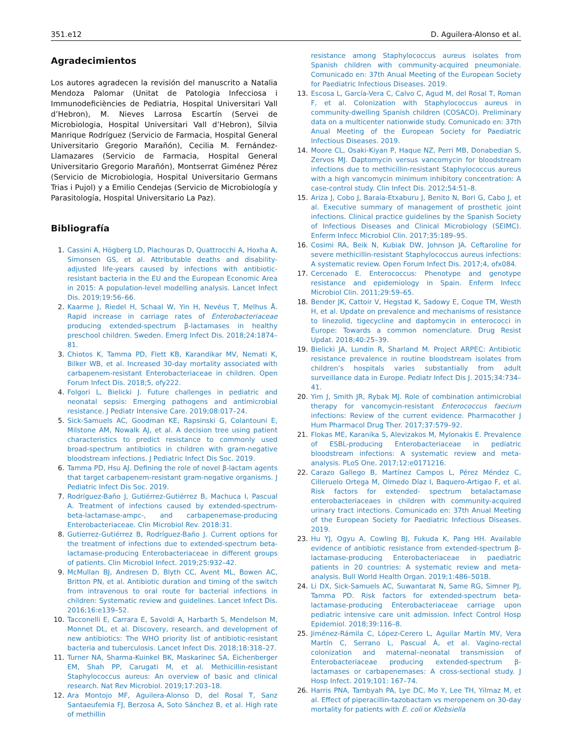351.e12 D. Aguilera-Alonso et al.
Agradecimientos
Los autores agradecen la revisión del manuscrito a Natalia Mendoza Palomar (Unitat de Patologia Infecciosa i Immunodeficiències de Pediatria, Hospital Universitari Vall d’Hebron), M. Nieves Larrosa Escartín (Servei de Microbiologia, Hospital Universitari Vall d’Hebron), Silvia Manrique Rodríguez (Servicio de Farmacia, Hospital General Universitario Gregorio Marañón), Cecilia M. Fernández-Llamazares (Servicio de Farmacia, Hospital General Universitario Gregorio Marañón), Montserrat Giménez Pérez (Servicio de Microbiologia, Hospital Universitario Germans Trias i Pujol) y a Emilio Cendejas (Servicio de Microbiología y Parasitología, Hospital Universitario La Paz).
Bibliografía
1. Cassini A, Högberg LD, Plachouras D, Quattrocchi A, Hoxha A, Simonsen GS, et al. Attributable deaths and disability-adjusted life-years caused by infections with antibiotic-resistant bacteria in the EU and the European Economic Area in 2015: A population-level modelling analysis. Lancet Infect Dis. 2019;19:56–66.
2. Kaarme J, Riedel H, Schaal W, Yin H, Nevéus T, Melhus Å. Rapid increase in carriage rates of Enterobacteriaceae producing extended-spectrum β-lactamases in healthy preschool children. Sweden. Emerg Infect Dis. 2018;24:1874–81.
3. Chiotos K, Tamma PD, Flett KB, Karandikar MV, Nemati K, Bilker WB, et al. Increased 30-day mortality associated with carbapenem-resistant Enterobacteriaceae in children. Open Forum Infect Dis. 2018;5, ofy222.
4. Folgori L, Bielicki J. Future challenges in pediatric and neonatal sepsis: Emerging pathogens and antimicrobial resistance. J Pediatr Intensive Care. 2019;08:017–24.
5. Sick-Samuels AC, Goodman KE, Rapsinski G, Colantouni E, Milstone AM, Nowalk AJ, et al. A decision tree using patient characteristics to predict resistance to commonly used broad-spectrum antibiotics in children with gram-negative bloodstream infections. J Pediatric Infect Dis Soc. 2019.
6. Tamma PD, Hsu AJ. Defining the role of novel β-lactam agents that target carbapenem-resistant gram-negative organisms. J Pediatric Infect Dis Soc. 2019.
7. Rodríguez-Baño J, Gutiérrez-Gutiérrez B, Machuca I, Pascual A. Treatment of infections caused by extended-spectrum-beta-lactamase-ampc-, and carbapenemase-producing Enterobacteriaceae. Clin Microbiol Rev. 2018:31.
8. Gutierrez-Gutiérrez B, Rodríguez-Baño J. Current options for the treatment of infections due to extended-spectrum beta-lactamase-producing Enterobacteriaceae in different groups of patients. Clin Microbiol Infect. 2019;25:932–42.
9. McMullan BJ, Andresen D, Blyth CC, Avent ML, Bowen AC, Britton PN, et al. Antibiotic duration and timing of the switch from intravenous to oral route for bacterial infections in children: Systematic review and guidelines. Lancet Infect Dis. 2016;16:e139–52.
10. Tacconelli E, Carrara E, Savoldi A, Harbarth S, Mendelson M, Monnet DL, et al. Discovery, research, and development of new antibiotics: The WHO priority list of antibiotic-resistant bacteria and tuberculosis. Lancet Infect Dis. 2018;18:318–27.
11. Turner NA, Sharma-Kuinkel BK, Maskarinec SA, Eichenberger EM, Shah PP, Carugati M, et al. Methicillin-resistant Staphylococcus aureus: An overview of basic and clinical research. Nat Rev Microbiol. 2019;17:203–18.
12. Ara Montojo MF, Aguilera-Alonso D, del Rosal T, Sanz Santaeufemia FJ, Berzosa A, Soto Sánchez B, et al. High rate of methillin
resistance among Staphylococcus aureus isolates from Spanish children with community-acquired pneumoniale. Comunicado en: 37th Anual Meeting of the European Society for Paediatric Infectious Diseases. 2019.
13. Escosa L, García-Vera C, Calvo C, Agud M, del Rosal T, Roman F, et al. Colonization with Staphylococcus aureus in community-dwelling Spanish children (COSACO). Preliminary data on a multicenter nationwide study. Comunicado en: 37th Anual Meeting of the European Society for Paediatric Infectious Diseases. 2019.
14. Moore CL, Osaki-Kiyan P, Haque NZ, Perri MB, Donabedian S, Zervos MJ. Daptomycin versus vancomycin for bloodstream infections due to methicillin-resistant Staphylococcus aureus with a high vancomycin minimum inhibitory concentration: A case-control study. Clin Infect Dis. 2012;54:51–8.
15. Ariza J, Cobo J, Baraia-Etxaburu J, Benito N, Bori G, Cabo J, et al. Executive summary of management of prosthetic joint infections. Clinical practice guidelines by the Spanish Society of Infectious Diseases and Clinical Microbiology (SEIMC). Enferm Infecc Microbiol Clin. 2017;35:189–95.
16. Cosimi RA, Beik N, Kubiak DW, Johnson JA. Ceftaroline for severe methicillin-resistant Staphylococcus aureus infections: A systematic review. Open Forum Infect Dis. 2017;4, ofx084.
17. Cercenado E. Enterococcus: Phenotype and genotype resistance and epidemiology in Spain. Enferm Infecc Microbiol Clin. 2011;29:59–65.
18. Bender JK, Cattoir V, Hegstad K, Sadowy E, Coque TM, Westh H, et al. Update on prevalence and mechanisms of resistance to linezolid, tigecycline and daptomycin in enterococci in Europe: Towards a common nomenclature. Drug Resist Updat. 2018;40:25–39.
19. Bielicki JA, Lundin R, Sharland M. Project ARPEC: Antibiotic resistance prevalence in routine bloodstream isolates from children’s hospitals varies substantially from adult surveillance data in Europe. Pediatr Infect Dis J. 2015;34:734–41.
20. Yim J, Smith JR, Rybak MJ. Role of combination antimicrobial therapy for vancomycin-resistant Enterococcus faecium infections: Review of the current evidence. Pharmacother J Hum Pharmacol Drug Ther. 2017;37:579–92.
21. Flokas ME, Karanika S, Alevizakos M, Mylonakis E. Prevalence of ESBL-producing Enterobacteriaceae in pediatric bloodstream infections: A systematic review and meta-analysis. PLoS One. 2017;12:e0171216.
22. Carazo Gallego B, Martínez Campos L, Pérez Méndez C, Cilleruelo Ortega M, Olmedo Díaz I, Baquero-Artigao F, et al. Risk factors for extended- spectrum betalactamase enterobacteriaceaes in children with community-acquired urinary tract intections. Comunicado en: 37th Anual Meeting of the European Society for Paediatric Infectious Diseases. 2019.
23. Hu YJ, Ogyu A, Cowling BJ, Fukuda K, Pang HH. Available evidence of antibiotic resistance from extended-spectrum β-lactamase-producing Enterobacteriaceae in paediatric patients in 20 countries: A systematic review and meta-analysis. Bull World Health Organ. 2019;1:486–501B.
24. Li DX, Sick-Samuels AC, Suwantarat N, Same RG, Simner PJ, Tamma PD. Risk factors for extended-spectrum beta-lactamase-producing Enterobacteriaceae carriage upon pediatric intensive care unit admission. Infect Control Hosp Epidemiol. 2018;39:116–8.
25. Jiménez-Rámila C, López-Cerero L, Aguilar Martín MV, Vera Martín C, Serrano L, Pascual Á, et al. Vagino-rectal colonization and maternal–neonatal transmission of Enterobacteriaceae producing extended-spectrum β-lactamases or carbapenemases: A cross-sectional study. J Hosp Infect. 2019;101: 167–74.
26. Harris PNA, Tambyah PA, Lye DC, Mo Y, Lee TH, Yilmaz M, et al. Effect of piperacillin-tazobactam vs meropenem on 30-day mortality for patients with E. coli or Klebsiella